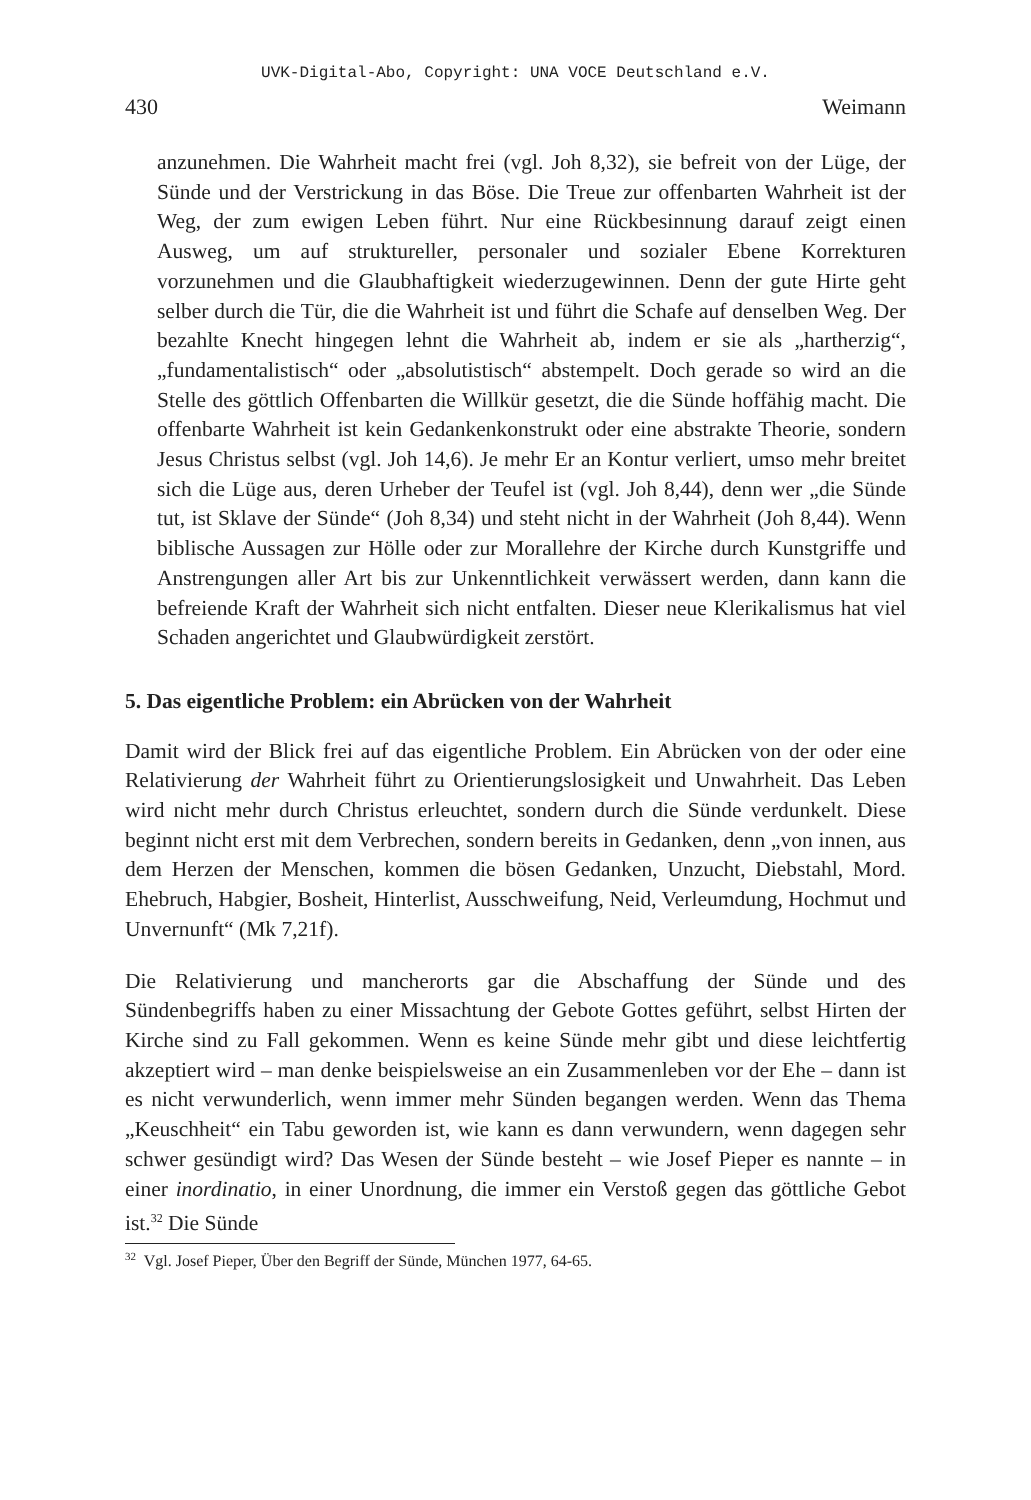UVK-Digital-Abo, Copyright: UNA VOCE Deutschland e.V.
430 Weimann
anzunehmen. Die Wahrheit macht frei (vgl. Joh 8,32), sie befreit von der Lüge, der Sünde und der Verstrickung in das Böse. Die Treue zur offenbarten Wahrheit ist der Weg, der zum ewigen Leben führt. Nur eine Rückbesinnung darauf zeigt einen Ausweg, um auf struktureller, personaler und sozialer Ebene Korrekturen vorzunehmen und die Glaubhaftigkeit wiederzugewinnen. Denn der gute Hirte geht selber durch die Tür, die die Wahrheit ist und führt die Schafe auf denselben Weg. Der bezahlte Knecht hingegen lehnt die Wahrheit ab, indem er sie als „hartherzig“, „fundamentalistisch“ oder „absolutistisch“ abstempelt. Doch gerade so wird an die Stelle des göttlich Offenbarten die Willkür gesetzt, die die Sünde hoffähig macht. Die offenbarte Wahrheit ist kein Gedankenkonstrukt oder eine abstrakte Theorie, sondern Jesus Christus selbst (vgl. Joh 14,6). Je mehr Er an Kontur verliert, umso mehr breitet sich die Lüge aus, deren Urheber der Teufel ist (vgl. Joh 8,44), denn wer „die Sünde tut, ist Sklave der Sünde“ (Joh 8,34) und steht nicht in der Wahrheit (Joh 8,44). Wenn biblische Aussagen zur Hölle oder zur Morallehre der Kirche durch Kunstgriffe und Anstrengungen aller Art bis zur Unkenntlichkeit verwässert werden, dann kann die befreiende Kraft der Wahrheit sich nicht entfalten. Dieser neue Klerikalismus hat viel Schaden angerichtet und Glaubwürdigkeit zerstört.
5. Das eigentliche Problem: ein Abrücken von der Wahrheit
Damit wird der Blick frei auf das eigentliche Problem. Ein Abrücken von der oder eine Relativierung der Wahrheit führt zu Orientierungslosigkeit und Unwahrheit. Das Leben wird nicht mehr durch Christus erleuchtet, sondern durch die Sünde verdunkelt. Diese beginnt nicht erst mit dem Verbrechen, sondern bereits in Gedanken, denn „von innen, aus dem Herzen der Menschen, kommen die bösen Gedanken, Unzucht, Diebstahl, Mord. Ehebruch, Habgier, Bosheit, Hinterlist, Ausschweifung, Neid, Verleumdung, Hochmut und Unvernunft“ (Mk 7,21f).
Die Relativierung und mancherorts gar die Abschaffung der Sünde und des Sündenbegriffs haben zu einer Missachtung der Gebote Gottes geführt, selbst Hirten der Kirche sind zu Fall gekommen. Wenn es keine Sünde mehr gibt und diese leichtfertig akzeptiert wird – man denke beispielsweise an ein Zusammenleben vor der Ehe – dann ist es nicht verwunderlich, wenn immer mehr Sünden begangen werden. Wenn das Thema „Keuschheit“ ein Tabu geworden ist, wie kann es dann verwundern, wenn dagegen sehr schwer gesündigt wird? Das Wesen der Sünde besteht – wie Josef Pieper es nannte – in einer inordinatio, in einer Unordnung, die immer ein Verstoß gegen das göttliche Gebot ist.<sup>32</sup> Die Sünde
<sup>32</sup> Vgl. Josef Pieper, Über den Begriff der Sünde, München 1977, 64-65.